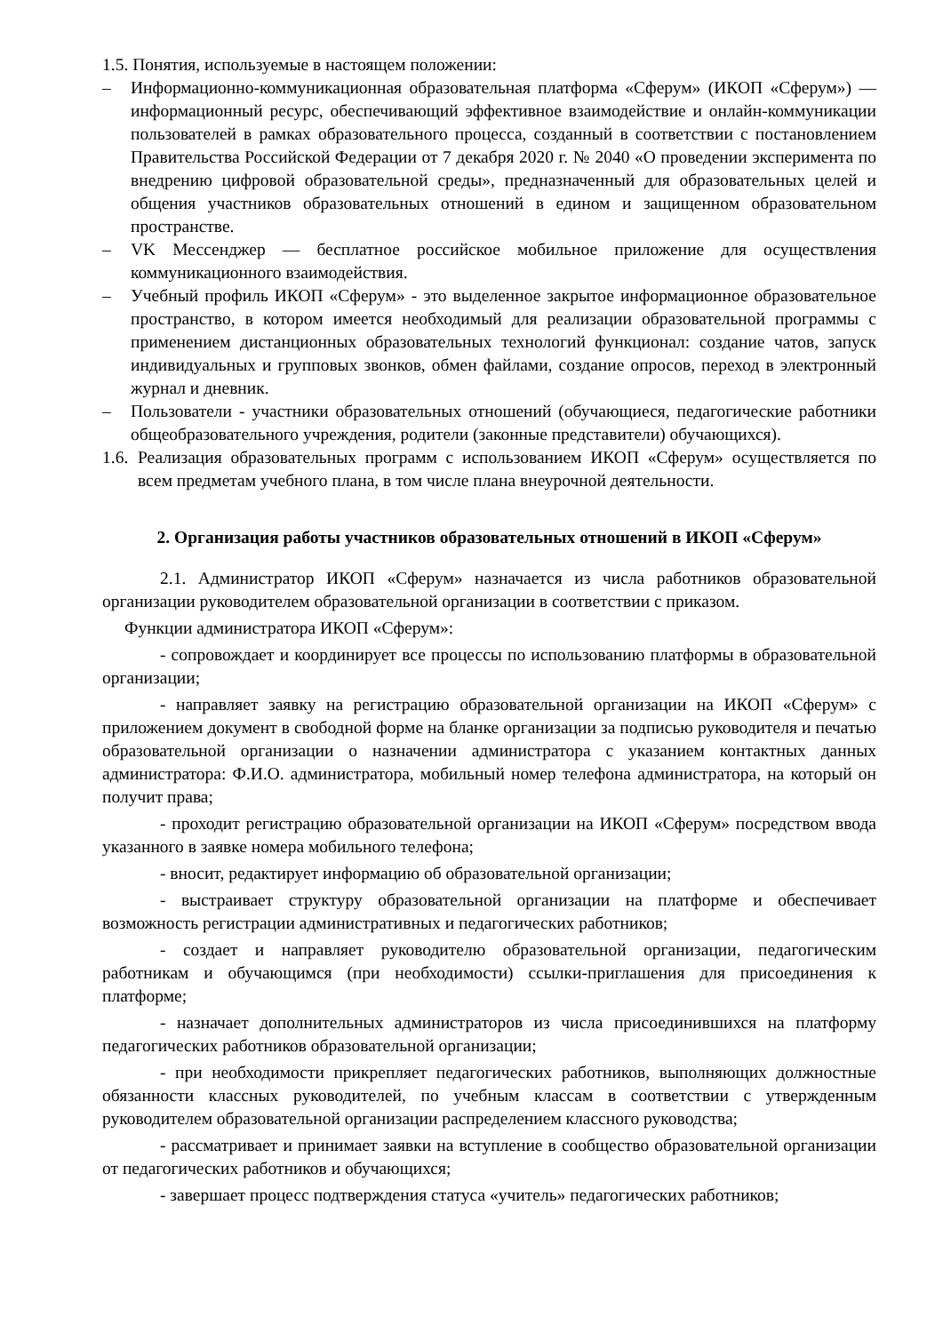1.5. Понятия, используемые в настоящем положении:
– Информационно-коммуникационная образовательная платформа «Сферум» (ИКОП «Сферум») — информационный ресурс, обеспечивающий эффективное взаимодействие и онлайн-коммуникации пользователей в рамках образовательного процесса, созданный в соответствии с постановлением Правительства Российской Федерации от 7 декабря 2020 г. № 2040 «О проведении эксперимента по внедрению цифровой образовательной среды», предназначенный для образовательных целей и общения участников образовательных отношений в едином и защищенном образовательном пространстве.
– VK Мессенджер — бесплатное российское мобильное приложение для осуществления коммуникационного взаимодействия.
– Учебный профиль ИКОП «Сферум» - это выделенное закрытое информационное образовательное пространство, в котором имеется необходимый для реализации образовательной программы с применением дистанционных образовательных технологий функционал: создание чатов, запуск индивидуальных и групповых звонков, обмен файлами, создание опросов, переход в электронный журнал и дневник.
– Пользователи - участники образовательных отношений (обучающиеся, педагогические работники общеобразовательного учреждения, родители (законные представители) обучающихся).
1.6. Реализация образовательных программ с использованием ИКОП «Сферум» осуществляется по всем предметам учебного плана, в том числе плана внеурочной деятельности.
2. Организация работы участников образовательных отношений в ИКОП «Сферум»
2.1. Администратор ИКОП «Сферум» назначается из числа работников образовательной организации руководителем образовательной организации в соответствии с приказом.
Функции администратора ИКОП «Сферум»:
- сопровождает и координирует все процессы по использованию платформы в образовательной организации;
- направляет заявку на регистрацию образовательной организации на ИКОП «Сферум» с приложением документ в свободной форме на бланке организации за подписью руководителя и печатью образовательной организации о назначении администратора с указанием контактных данных администратора: Ф.И.О. администратора, мобильный номер телефона администратора, на который он получит права;
- проходит регистрацию образовательной организации на ИКОП «Сферум» посредством ввода указанного в заявке номера мобильного телефона;
- вносит, редактирует информацию об образовательной организации;
- выстраивает структуру образовательной организации на платформе и обеспечивает возможность регистрации административных и педагогических работников;
- создает и направляет руководителю образовательной организации, педагогическим работникам и обучающимся (при необходимости) ссылки-приглашения для присоединения к платформе;
- назначает дополнительных администраторов из числа присоединившихся на платформу педагогических работников образовательной организации;
- при необходимости прикрепляет педагогических работников, выполняющих должностные обязанности классных руководителей, по учебным классам в соответствии с утвержденным руководителем образовательной организации распределением классного руководства;
- рассматривает и принимает заявки на вступление в сообщество образовательной организации от педагогических работников и обучающихся;
- завершает процесс подтверждения статуса «учитель» педагогических работников;